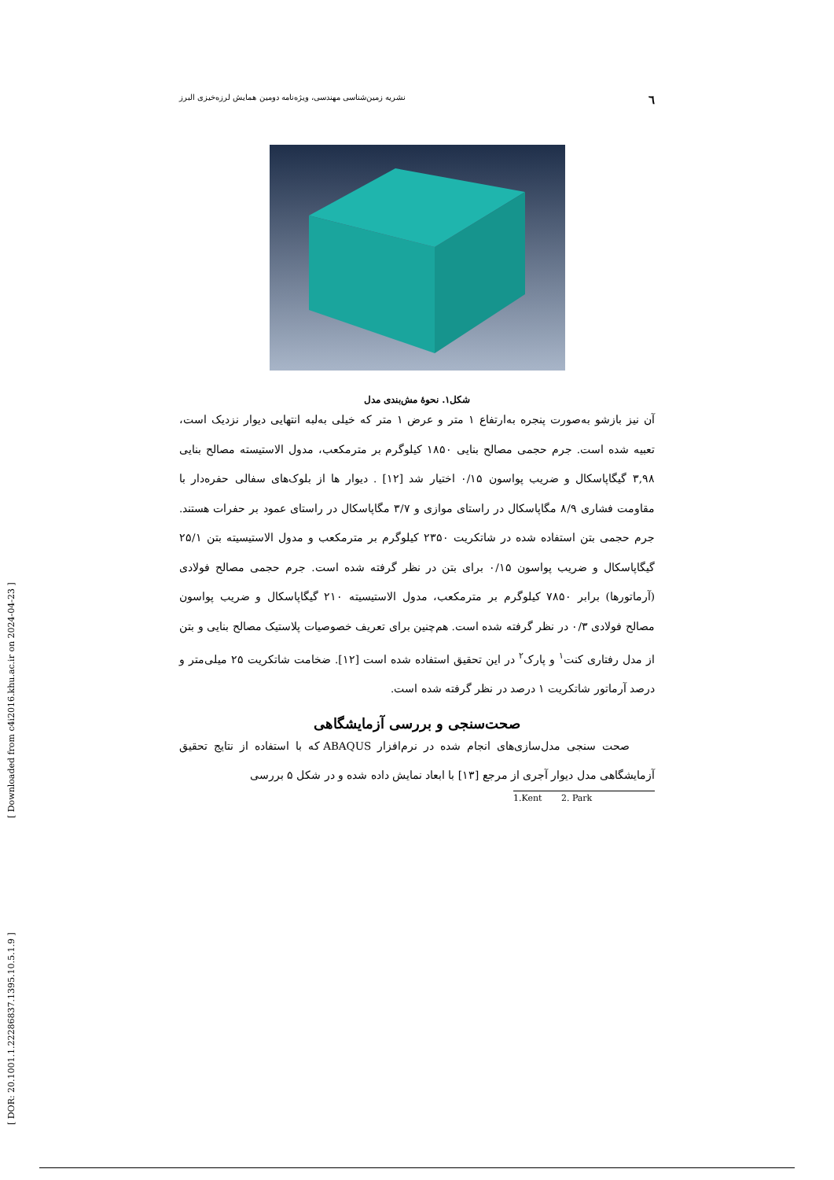[ Downloaded from c4i2016.khu.ac.ir on 2024-04-23 ]
[ DOR: 20.1001.1.22286837.1395.10.5.1.9 ]
٦ نشریه زمین‌شناسی مهندسی، ویژه‌نامه دومین همایش لرزه‌خیزی البرز
شکل۱. نحوهٔ مش‌بندی مدل
آن نیز بازشو به‌صورت پنجره به‌ارتفاع ۱ متر و عرض ۱ متر که خیلی به‌لبه انتهایی دیوار نزدیک است، تعبیه شده است. جرم حجمی مصالح بنایی ۱۸۵۰ کیلوگرم بر مترمکعب، مدول الاستیسته مصالح بنایی ۳,۹۸ گیگاپاسکال و ضریب پواسون ۰/۱۵ اختیار شد [۱۲] . دیوار ها از بلوک‌های سفالی حفره‌دار با مقاومت فشاری ۸/۹ مگاپاسکال در راستای موازی و ۳/۷ مگاپاسکال در راستای عمود بر حفرات هستند. جرم حجمی بتن استفاده شده در شاتکریت ۲۳۵۰ کیلوگرم بر مترمکعب و مدول الاستیسیته بتن ۲۵/۱ گیگاپاسکال و ضریب پواسون ۰/۱۵ برای بتن در نظر گرفته شده است. جرم حجمی مصالح فولادی (آرماتورها) برابر ۷۸۵۰ کیلوگرم بر مترمکعب، مدول الاستیسیته ۲۱۰ گیگاپاسکال و ضریب پواسون مصالح فولادی ۰/۳ در نظر گرفته شده است. هم‌چنین برای تعریف خصوصیات پلاستیک مصالح بنایی و بتن از مدل رفتاری کنت<sup>۱</sup> و پارک<sup>۲</sup> در این تحقیق استفاده شده است [۱۲]. ضخامت شاتکریت ۲۵ میلی‌متر و درصد آرماتور شاتکریت ۱ درصد در نظر گرفته شده است.
صحت‌سنجی و بررسی آزمایشگاهی
صحت سنجی مدل‌سازی‌های انجام شده در نرم‌افزار ABAQUS که با استفاده از نتایج تحقیق آزمایشگاهی مدل دیوار آجری از مرجع [۱۳] با ابعاد نمایش داده شده و در شکل ۵ بررسی
1.Kent 2. Park